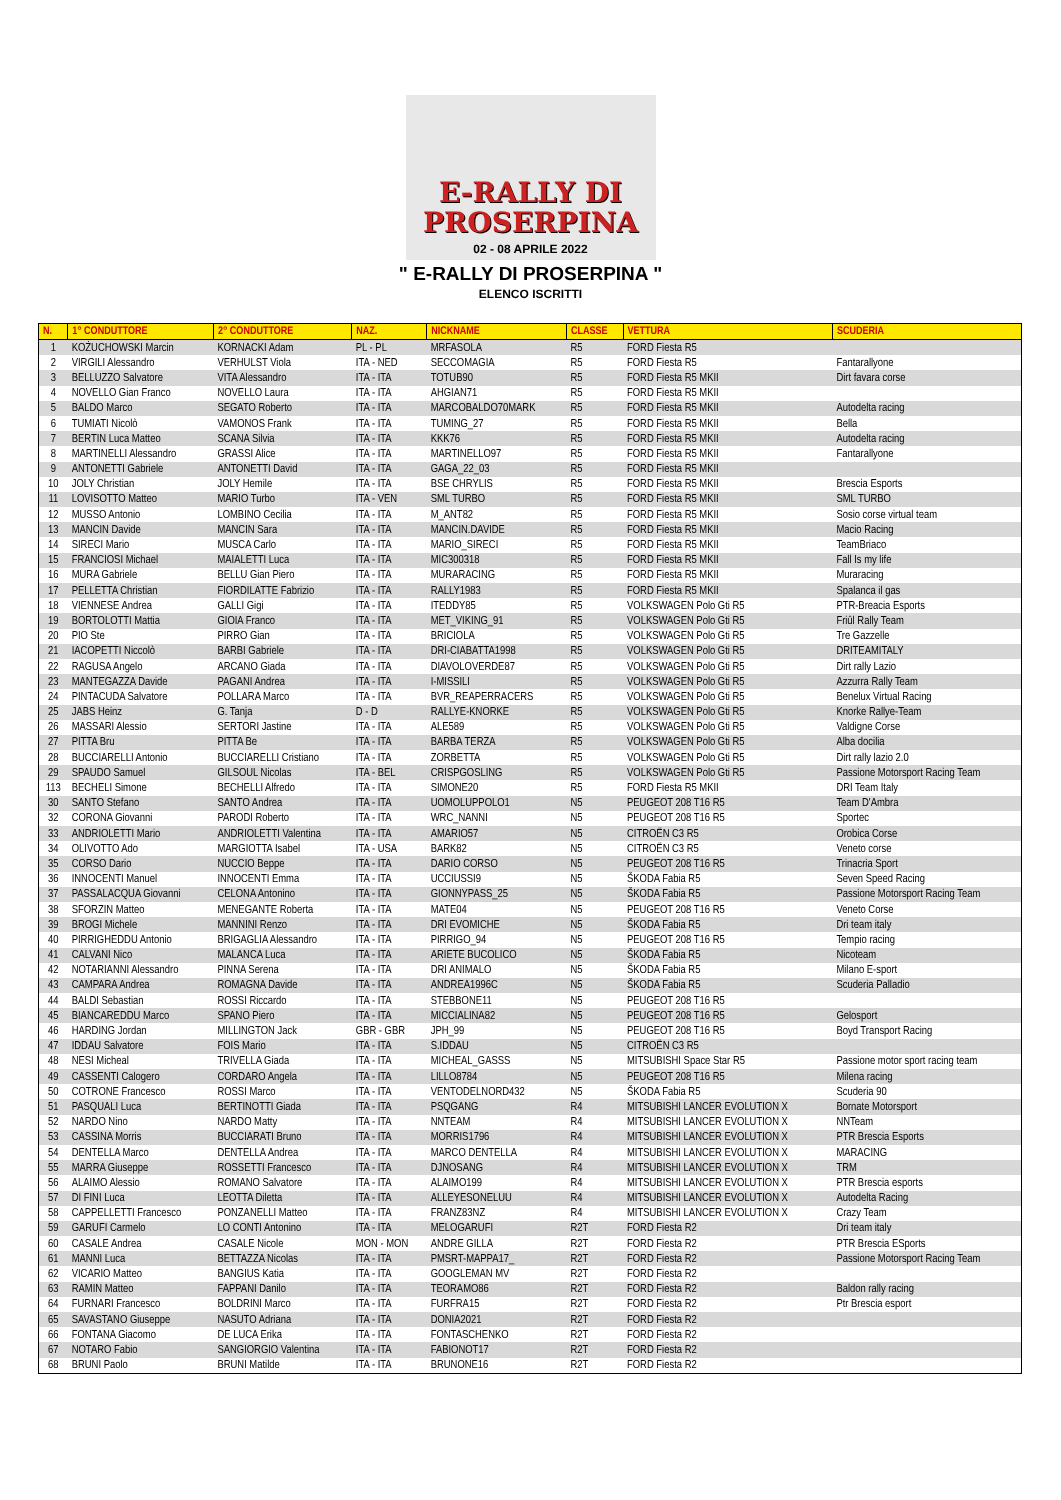E-RALLY DI
PROSERPINA
02 - 08 APRILE 2022
" E-RALLY DI PROSERPINA "
ELENCO ISCRITTI
| N. | 1° CONDUTTORE | 2° CONDUTTORE | NAZ. | NICKNAME | CLASSE | VETTURA | SCUDERIA |
| --- | --- | --- | --- | --- | --- | --- | --- |
| 1 | KOŻUCHOWSKI Marcin | KORNACKI Adam | PL - PL | MRFASOLA | R5 | FORD Fiesta R5 | |
| 2 | VIRGILI Alessandro | VERHULST Viola | ITA - NED | SECCOMAGIA | R5 | FORD Fiesta R5 | Fantarallyone |
| 3 | BELLUZZO Salvatore | VITA Alessandro | ITA - ITA | TOTUB90 | R5 | FORD Fiesta R5 MKII | Dirt favara corse |
| 4 | NOVELLO Gian Franco | NOVELLO Laura | ITA - ITA | AHGIAN71 | R5 | FORD Fiesta R5 MKII | |
| 5 | BALDO Marco | SEGATO Roberto | ITA - ITA | MARCOBALDO70MARK | R5 | FORD Fiesta R5 MKII | Autodelta racing |
| 6 | TUMIATI Nicolò | VAMONOS Frank | ITA - ITA | TUMING_27 | R5 | FORD Fiesta R5 MKII | Bella |
| 7 | BERTIN Luca Matteo | SCANA Silvia | ITA - ITA | KKK76 | R5 | FORD Fiesta R5 MKII | Autodelta racing |
| 8 | MARTINELLI Alessandro | GRASSI Alice | ITA - ITA | MARTINELLO97 | R5 | FORD Fiesta R5 MKII | Fantarallyone |
| 9 | ANTONETTI Gabriele | ANTONETTI David | ITA - ITA | GAGA_22_03 | R5 | FORD Fiesta R5 MKII | |
| 10 | JOLY Christian | JOLY Hemile | ITA - ITA | BSE CHRYLIS | R5 | FORD Fiesta R5 MKII | Brescia Esports |
| 11 | LOVISOTTO Matteo | MARIO Turbo | ITA - VEN | SML TURBO | R5 | FORD Fiesta R5 MKII | SML TURBO |
| 12 | MUSSO Antonio | LOMBINO Cecilia | ITA - ITA | M_ANT82 | R5 | FORD Fiesta R5 MKII | Sosio corse virtual team |
| 13 | MANCIN Davide | MANCIN Sara | ITA - ITA | MANCIN.DAVIDE | R5 | FORD Fiesta R5 MKII | Macio Racing |
| 14 | SIRECI Mario | MUSCA Carlo | ITA - ITA | MARIO_SIRECI | R5 | FORD Fiesta R5 MKII | TeamBriaco |
| 15 | FRANCIOSI Michael | MAIALETTI Luca | ITA - ITA | MIC300318 | R5 | FORD Fiesta R5 MKII | Fall Is my life |
| 16 | MURA Gabriele | BELLU Gian Piero | ITA - ITA | MURARACING | R5 | FORD Fiesta R5 MKII | Muraracing |
| 17 | PELLETTA Christian | FIORDILATTE Fabrizio | ITA - ITA | RALLY1983 | R5 | FORD Fiesta R5 MKII | Spalanca il gas |
| 18 | VIENNESE Andrea | GALLI Gigi | ITA - ITA | ITEDDY85 | R5 | VOLKSWAGEN Polo Gti R5 | PTR-Breacia Esports |
| 19 | BORTOLOTTI Mattia | GIOIA Franco | ITA - ITA | MET_VIKING_91 | R5 | VOLKSWAGEN Polo Gti R5 | Friûl Rally Team |
| 20 | PIO Ste | PIRRO Gian | ITA - ITA | BRICIOLA | R5 | VOLKSWAGEN Polo Gti R5 | Tre Gazzelle |
| 21 | IACOPETTI Niccolò | BARBI Gabriele | ITA - ITA | DRI-CIABATTA1998 | R5 | VOLKSWAGEN Polo Gti R5 | DRITEAMITALY |
| 22 | RAGUSA Angelo | ARCANO Giada | ITA - ITA | DIAVOLOVERDE87 | R5 | VOLKSWAGEN Polo Gti R5 | Dirt rally Lazio |
| 23 | MANTEGAZZA Davide | PAGANI Andrea | ITA - ITA | I-MISSILI | R5 | VOLKSWAGEN Polo Gti R5 | Azzurra Rally Team |
| 24 | PINTACUDA Salvatore | POLLARA Marco | ITA - ITA | BVR_REAPERRACERS | R5 | VOLKSWAGEN Polo Gti R5 | Benelux Virtual Racing |
| 25 | JABS Heinz | G. Tanja | D - D | RALLYE-KNORKE | R5 | VOLKSWAGEN Polo Gti R5 | Knorke Rallye-Team |
| 26 | MASSARI Alessio | SERTORI Jastine | ITA - ITA | ALE589 | R5 | VOLKSWAGEN Polo Gti R5 | Valdigne Corse |
| 27 | PITTA Bru | PITTA Be | ITA - ITA | BARBA TERZA | R5 | VOLKSWAGEN Polo Gti R5 | Alba docilia |
| 28 | BUCCIARELLI Antonio | BUCCIARELLI Cristiano | ITA - ITA | ZORBETTA | R5 | VOLKSWAGEN Polo Gti R5 | Dirt rally lazio 2.0 |
| 29 | SPAUDO Samuel | GILSOUL Nicolas | ITA - BEL | CRISPGOSLING | R5 | VOLKSWAGEN Polo Gti R5 | Passione Motorsport Racing Team |
| 113 | BECHELI Simone | BECHELLI Alfredo | ITA - ITA | SIMONE20 | R5 | FORD Fiesta R5 MKII | DRI Team Italy |
| 30 | SANTO Stefano | SANTO Andrea | ITA - ITA | UOMOLUPPOLO1 | N5 | PEUGEOT 208 T16 R5 | Team D'Ambra |
| 32 | CORONA Giovanni | PARODI Roberto | ITA - ITA | WRC_NANNI | N5 | PEUGEOT 208 T16 R5 | Sportec |
| 33 | ANDRIOLETTI Mario | ANDRIOLETTI Valentina | ITA - ITA | AMARIO57 | N5 | CITROËN C3 R5 | Orobica Corse |
| 34 | OLIVOTTO Ado | MARGIOTTA Isabel | ITA - USA | BARK82 | N5 | CITROËN C3 R5 | Veneto corse |
| 35 | CORSO Dario | NUCCIO Beppe | ITA - ITA | DARIO CORSO | N5 | PEUGEOT 208 T16 R5 | Trinacria Sport |
| 36 | INNOCENTI Manuel | INNOCENTI Emma | ITA - ITA | UCCIUSSI9 | N5 | ŠKODA Fabia R5 | Seven Speed Racing |
| 37 | PASSALACQUA Giovanni | CELONA Antonino | ITA - ITA | GIONNYPASS_25 | N5 | ŠKODA Fabia R5 | Passione Motorsport Racing Team |
| 38 | SFORZIN Matteo | MENEGANTE Roberta | ITA - ITA | MATE04 | N5 | PEUGEOT 208 T16 R5 | Veneto Corse |
| 39 | BROGI Michele | MANNINI Renzo | ITA - ITA | DRI EVOMICHE | N5 | ŠKODA Fabia R5 | Dri team italy |
| 40 | PIRRIGHEDDU Antonio | BRIGAGLIA Alessandro | ITA - ITA | PIRRIGO_94 | N5 | PEUGEOT 208 T16 R5 | Tempio racing |
| 41 | CALVANI Nico | MALANCA Luca | ITA - ITA | ARIETE BUCOLICO | N5 | ŠKODA Fabia R5 | Nicoteam |
| 42 | NOTARIANNI Alessandro | PINNA Serena | ITA - ITA | DRI ANIMALO | N5 | ŠKODA Fabia R5 | Milano E-sport |
| 43 | CAMPARA Andrea | ROMAGNA Davide | ITA - ITA | ANDREA1996C | N5 | ŠKODA Fabia R5 | Scuderia Palladio |
| 44 | BALDI Sebastian | ROSSI Riccardo | ITA - ITA | STEBBONE11 | N5 | PEUGEOT 208 T16 R5 | |
| 45 | BIANCAREDDU Marco | SPANO Piero | ITA - ITA | MICCIALINA82 | N5 | PEUGEOT 208 T16 R5 | Gelosport |
| 46 | HARDING Jordan | MILLINGTON Jack | GBR - GBR | JPH_99 | N5 | PEUGEOT 208 T16 R5 | Boyd Transport Racing |
| 47 | IDDAU Salvatore | FOIS Mario | ITA - ITA | S.IDDAU | N5 | CITROËN C3 R5 | |
| 48 | NESI Micheal | TRIVELLA Giada | ITA - ITA | MICHEAL_GASSS | N5 | MITSUBISHI Space Star R5 | Passione motor sport racing team |
| 49 | CASSENTI Calogero | CORDARO Angela | ITA - ITA | LILLO8784 | N5 | PEUGEOT 208 T16 R5 | Milena racing |
| 50 | COTRONE Francesco | ROSSI Marco | ITA - ITA | VENTODELNORD432 | N5 | ŠKODA Fabia R5 | Scuderia 90 |
| 51 | PASQUALI Luca | BERTINOTTI Giada | ITA - ITA | PSQGANG | R4 | MITSUBISHI LANCER EVOLUTION X | Bornate Motorsport |
| 52 | NARDO Nino | NARDO Matty | ITA - ITA | NNTEAM | R4 | MITSUBISHI LANCER EVOLUTION X | NNTeam |
| 53 | CASSINA Morris | BUCCIARATI Bruno | ITA - ITA | MORRIS1796 | R4 | MITSUBISHI LANCER EVOLUTION X | PTR Brescia Esports |
| 54 | DENTELLA Marco | DENTELLA Andrea | ITA - ITA | MARCO DENTELLA | R4 | MITSUBISHI LANCER EVOLUTION X | MARACING |
| 55 | MARRA Giuseppe | ROSSETTI Francesco | ITA - ITA | DJNOSANG | R4 | MITSUBISHI LANCER EVOLUTION X | TRM |
| 56 | ALAIMO Alessio | ROMANO Salvatore | ITA - ITA | ALAIMO199 | R4 | MITSUBISHI LANCER EVOLUTION X | PTR Brescia esports |
| 57 | DI FINI Luca | LEOTTA Diletta | ITA - ITA | ALLEYESONELUU | R4 | MITSUBISHI LANCER EVOLUTION X | Autodelta Racing |
| 58 | CAPPELLETTI Francesco | PONZANELLI Matteo | ITA - ITA | FRANZ83NZ | R4 | MITSUBISHI LANCER EVOLUTION X | Crazy Team |
| 59 | GARUFI Carmelo | LO CONTI Antonino | ITA - ITA | MELOGARUFI | R2T | FORD Fiesta R2 | Dri team italy |
| 60 | CASALE Andrea | CASALE Nicole | MON - MON | ANDRE GILLA | R2T | FORD Fiesta R2 | PTR Brescia ESports |
| 61 | MANNI Luca | BETTAZZA Nicolas | ITA - ITA | PMSRT-MAPPA17_ | R2T | FORD Fiesta R2 | Passione Motorsport Racing Team |
| 62 | VICARIO Matteo | BANGIUS Katia | ITA - ITA | GOOGLEMAN MV | R2T | FORD Fiesta R2 | |
| 63 | RAMIN Matteo | FAPPANI Danilo | ITA - ITA | TEORAMO86 | R2T | FORD Fiesta R2 | Baldon rally racing |
| 64 | FURNARI Francesco | BOLDRINI Marco | ITA - ITA | FURFRA15 | R2T | FORD Fiesta R2 | Ptr Brescia esport |
| 65 | SAVASTANO Giuseppe | NASUTO Adriana | ITA - ITA | DONIA2021 | R2T | FORD Fiesta R2 | |
| 66 | FONTANA Giacomo | DE LUCA Erika | ITA - ITA | FONTASCHENKO | R2T | FORD Fiesta R2 | |
| 67 | NOTARO Fabio | SANGIORGIO Valentina | ITA - ITA | FABIONOT17 | R2T | FORD Fiesta R2 | |
| 68 | BRUNI Paolo | BRUNI Matilde | ITA - ITA | BRUNONE16 | R2T | FORD Fiesta R2 | |